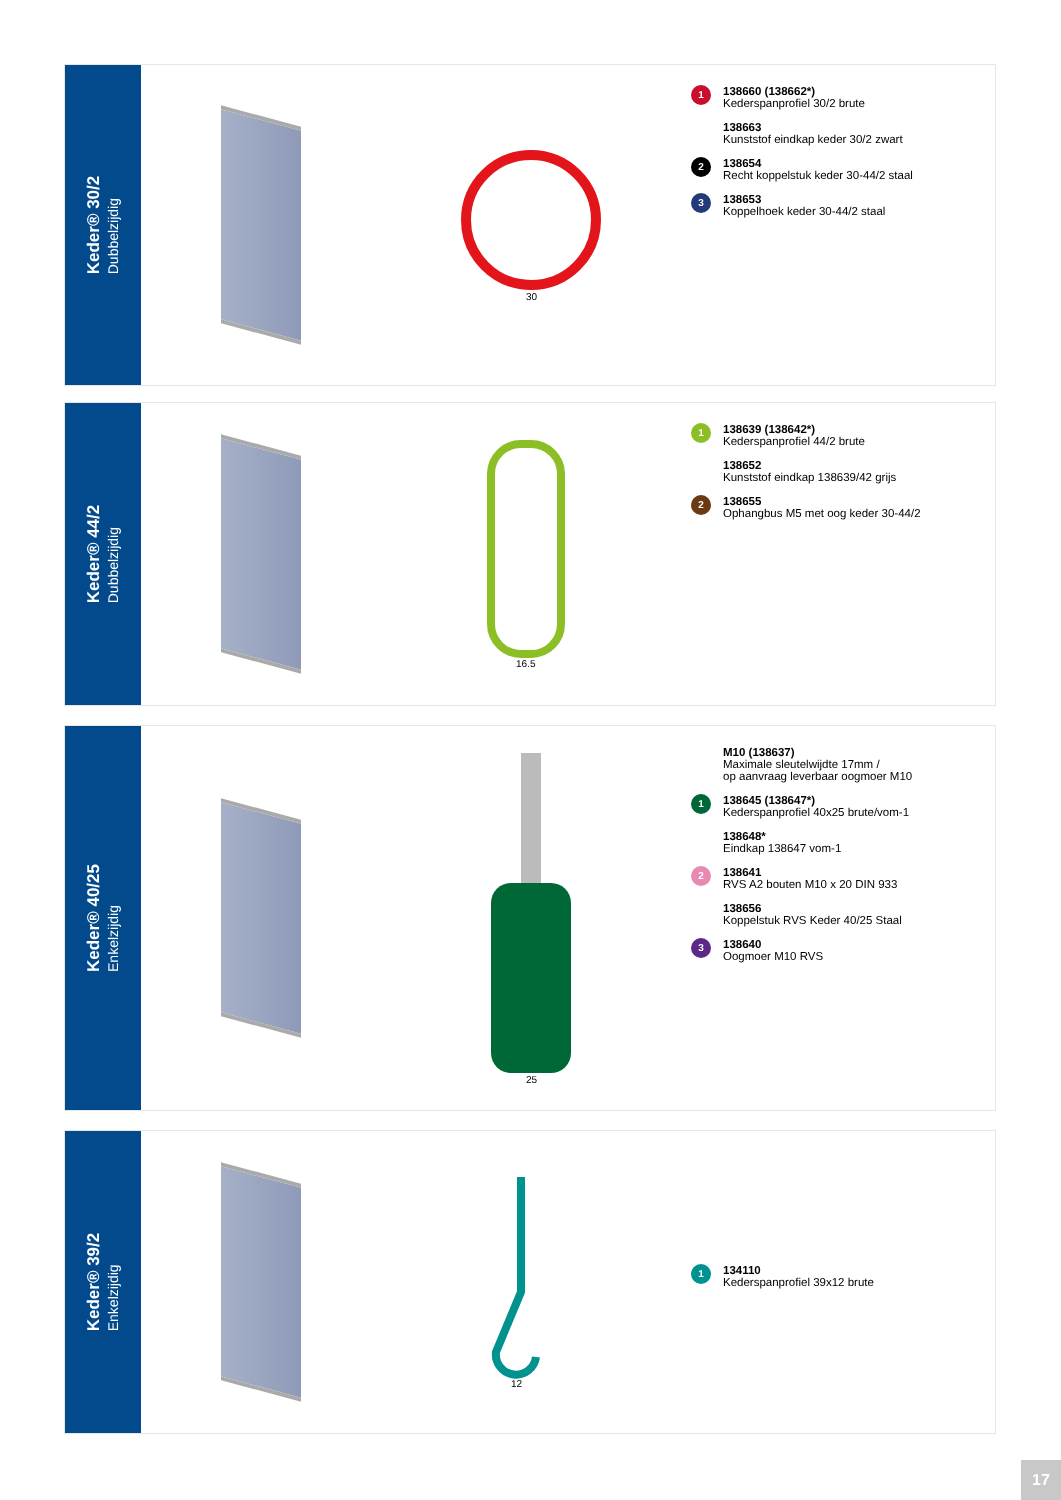Keder® 30/2
Dubbelzijdig
30
1
138660 (138662*)
Kederspanprofiel 30/2 brute
138663
Kunststof eindkap keder 30/2 zwart
2
138654
Recht koppelstuk keder 30-44/2 staal
3
138653
Koppelhoek keder 30-44/2 staal
Keder® 44/2
Dubbelzijdig
16.5
1
138639 (138642*)
Kederspanprofiel 44/2 brute
138652
Kunststof eindkap 138639/42 grijs
2
138655
Ophangbus M5 met oog keder 30-44/2
Keder® 40/25
Enkelzijdig
25
M10 (138637)
Maximale sleutelwijdte 17mm /
op aanvraag leverbaar oogmoer M10
1
138645 (138647*)
Kederspanprofiel 40x25 brute/vom-1
138648*
Eindkap 138647 vom-1
2
138641
RVS A2 bouten M10 x 20 DIN 933
138656
Koppelstuk RVS Keder 40/25 Staal
3
138640
Oogmoer M10 RVS
Keder® 39/2
Enkelzijdig
12
1
134110
Kederspanprofiel 39x12 brute
17